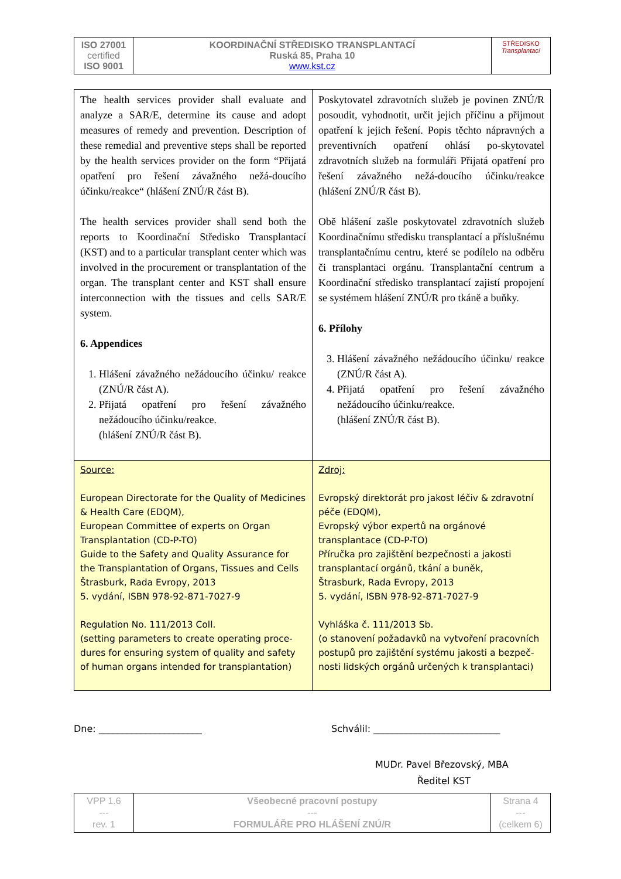| ISO 27001 certified ISO 9001 | KOORDINAČNÍ STŘEDISKO TRANSPLANTACÍ Ruská 85, Praha 10 www.kst.cz | STŘEDISKO Transplantací |
| The health services provider shall evaluate and analyze a SAR/E, determine its cause and adopt measures of remedy and prevention. Description of these remedial and preventive steps shall be reported by the health services provider on the form “Přijatá opatření pro řešení závažného nežá-doucího účinku/reakce“ (hlášení ZNÚ/R část B). The health services provider shall send both the reports to Koordinační Středisko Transplantací (KST) and to a particular transplant center which was involved in the procurement or transplantation of the organ. The transplant center and KST shall ensure interconnection with the tissues and cells SAR/E system. 6. Appendices 1. Hlášení závažného nežádoucího účinku/ reakce (ZNÚ/R část A). 2. Přijatá opatření pro řešení závažného nežádoucího účinku/reakce. (hlášení ZNÚ/R část B). | Poskytovatel zdravotních služeb je povinen ZNÚ/R posoudit, vyhodnotit, určit jejich příčinu a přijmout opatření k jejich řešení. Popis těchto nápravných a preventivních opatření ohlásí po-skytovatel zdravotních služeb na formuláři Přijatá opatření pro řešení závažného nežá-doucího účinku/reakce (hlášení ZNÚ/R část B). Obě hlášení zašle poskytovatel zdravotních služeb Koordinačnímu středisku transplantací a příslušnému transplantačnímu centru, které se podílelo na odběru či transplantaci orgánu. Transplantační centrum a Koordinační středisko transplantací zajistí propojení se systémem hlášení ZNÚ/R pro tkáně a buňky. 6. Přílohy 3. Hlášení závažného nežádoucího účinku/ reakce (ZNÚ/R část A). 4. Přijatá opatření pro řešení závažného nežádoucího účinku/reakce. (hlášení ZNÚ/R část B). |
| Source: European Directorate for the Quality of Medicines & Health Care (EDQM), European Committee of experts on Organ Transplantation (CD-P-TO) Guide to the Safety and Quality Assurance for the Transplantation of Organs, Tissues and Cells Štrasburk, Rada Evropy, 2013 5. vydání, ISBN 978-92-871-7027-9 Regulation No. 111/2013 Coll. (setting parameters to create operating proce-dures for ensuring system of quality and safety of human organs intended for transplantation) | Zdroj: Evropský direktorát pro jakost léčiv & zdravotní péče (EDQM), Evropský výbor expertů na orgánové transplantace (CD-P-TO) Příručka pro zajištění bezpečnosti a jakosti transplantací orgánů, tkání a buněk, Štrasburk, Rada Evropy, 2013 5. vydání, ISBN 978-92-871-7027-9 Vyhláška č. 111/2013 Sb. (o stanovení požadavků na vytvoření pracovních postupů pro zajištění systému jakosti a bezpeč-nosti lidských orgánů určených k transplantaci) |
Dne: ______________________ Schválil: ___________________________
MUDr. Pavel Březovský, MBA
Ředitel KST
| VPP 1.6 --- rev. 1 | Všeobecné pracovní postupy --- FORMULÁŘE PRO HLÁŠENÍ ZNÚ/R | Strana 4 --- (celkem 6) |